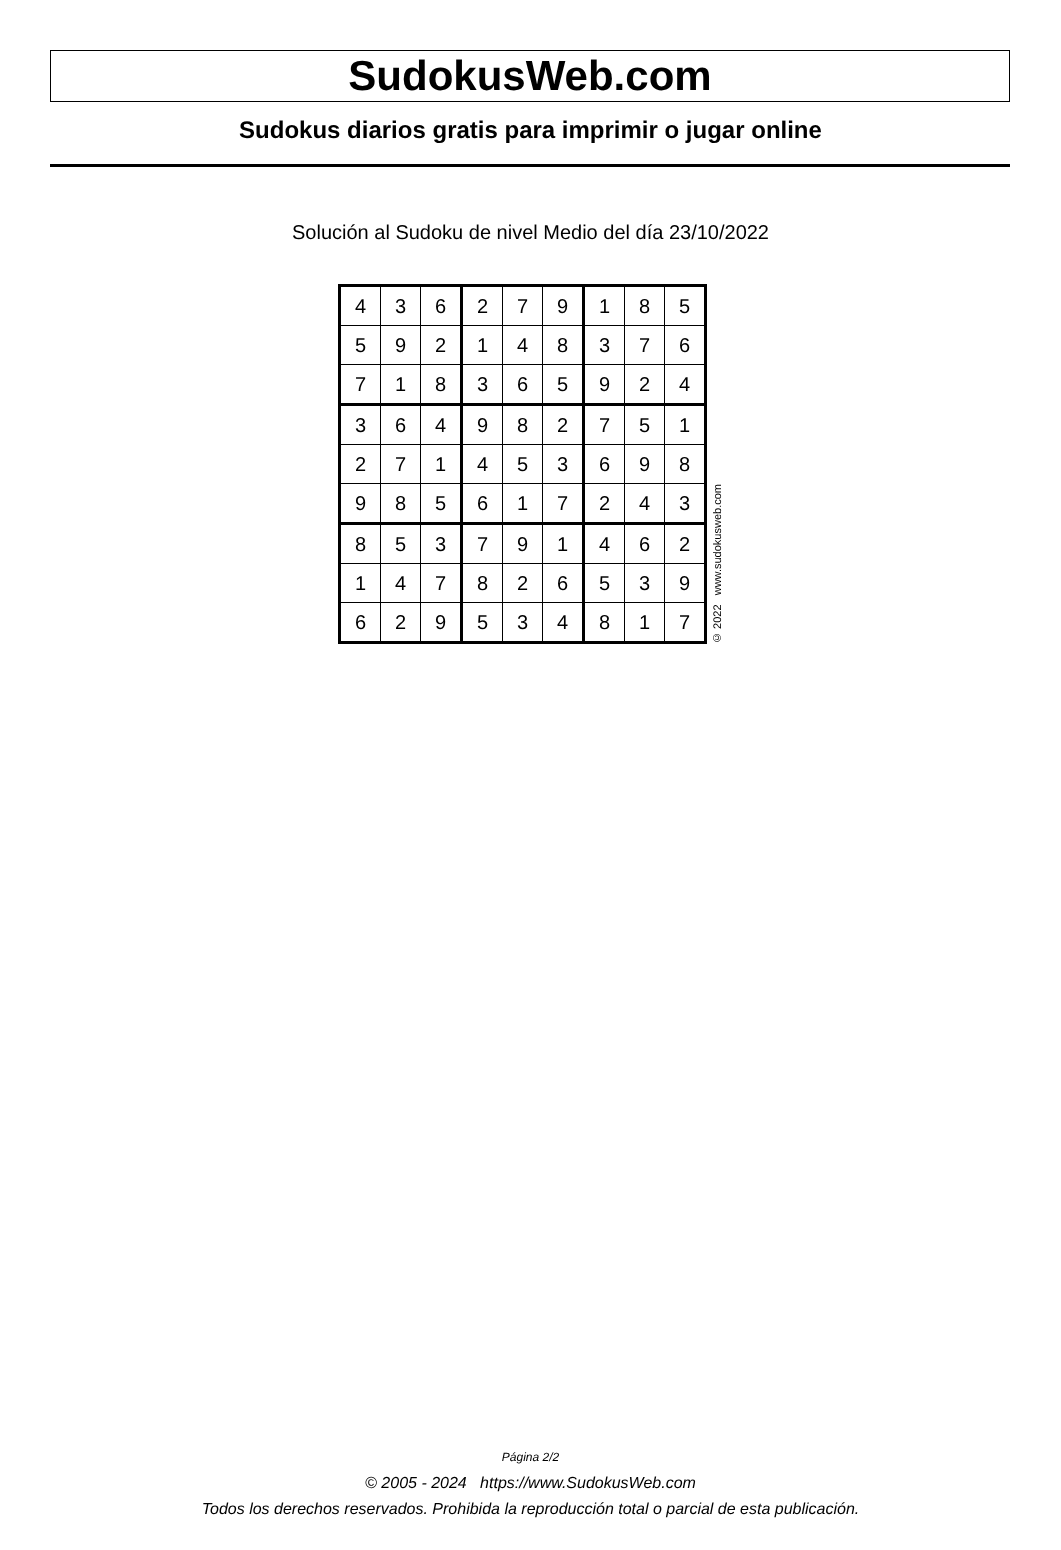SudokusWeb.com
Sudokus diarios gratis para imprimir o jugar online
Solución al Sudoku de nivel Medio del día 23/10/2022
| 4 | 3 | 6 | 2 | 7 | 9 | 1 | 8 | 5 |
| 5 | 9 | 2 | 1 | 4 | 8 | 3 | 7 | 6 |
| 7 | 1 | 8 | 3 | 6 | 5 | 9 | 2 | 4 |
| 3 | 6 | 4 | 9 | 8 | 2 | 7 | 5 | 1 |
| 2 | 7 | 1 | 4 | 5 | 3 | 6 | 9 | 8 |
| 9 | 8 | 5 | 6 | 1 | 7 | 2 | 4 | 3 |
| 8 | 5 | 3 | 7 | 9 | 1 | 4 | 6 | 2 |
| 1 | 4 | 7 | 8 | 2 | 6 | 5 | 3 | 9 |
| 6 | 2 | 9 | 5 | 3 | 4 | 8 | 1 | 7 |
© 2022 www.sudokusweb.com
Página 2/2
© 2005 - 2024 https://www.SudokusWeb.com
Todos los derechos reservados. Prohibida la reproducción total o parcial de esta publicación.